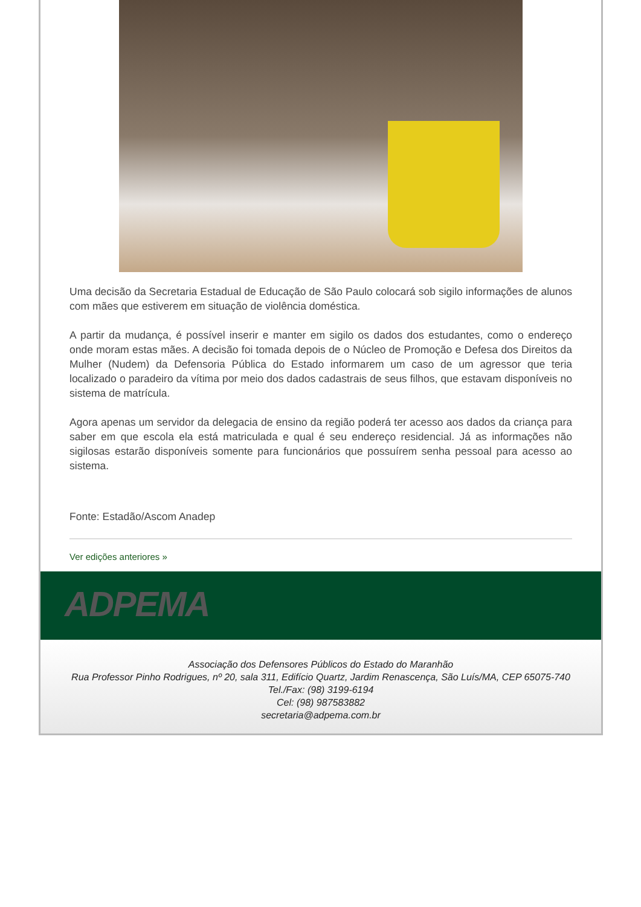Uma decisão da Secretaria Estadual de Educação de São Paulo colocará sob sigilo informações de alunos com mães que estiverem em situação de violência doméstica.
A partir da mudança, é possível inserir e manter em sigilo os dados dos estudantes, como o endereço onde moram estas mães. A decisão foi tomada depois de o Núcleo de Promoção e Defesa dos Direitos da Mulher (Nudem) da Defensoria Pública do Estado informarem um caso de um agressor que teria localizado o paradeiro da vítima por meio dos dados cadastrais de seus filhos, que estavam disponíveis no sistema de matrícula.
Agora apenas um servidor da delegacia de ensino da região poderá ter acesso aos dados da criança para saber em que escola ela está matriculada e qual é seu endereço residencial. Já as informações não sigilosas estarão disponíveis somente para funcionários que possuírem senha pessoal para acesso ao sistema.
Fonte: Estadão/Ascom Anadep
Ver edições anteriores »
ADPEMA
Associação dos Defensores Públicos do Estado do Maranhão
Rua Professor Pinho Rodrigues, nº 20, sala 311, Edifício Quartz, Jardim Renascença, São Luís/MA, CEP 65075-740
Tel./Fax: (98) 3199-6194
Cel: (98) 987583882
secretaria@adpema.com.br